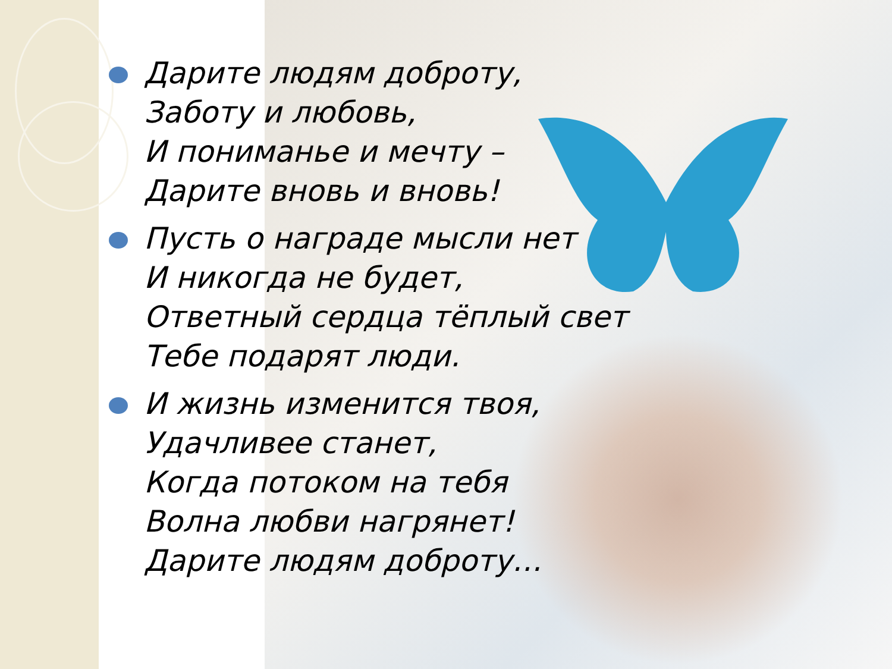Дарите людям доброту,
Заботу и любовь,
И пониманье и мечту –
Дарите вновь и вновь!
Пусть о награде мысли нет
И никогда не будет,
Ответный сердца тёплый свет
Тебе подарят люди.
И жизнь изменится твоя,
Удачливее станет,
Когда потоком на тебя
Волна любви нагрянет!
Дарите людям доброту…